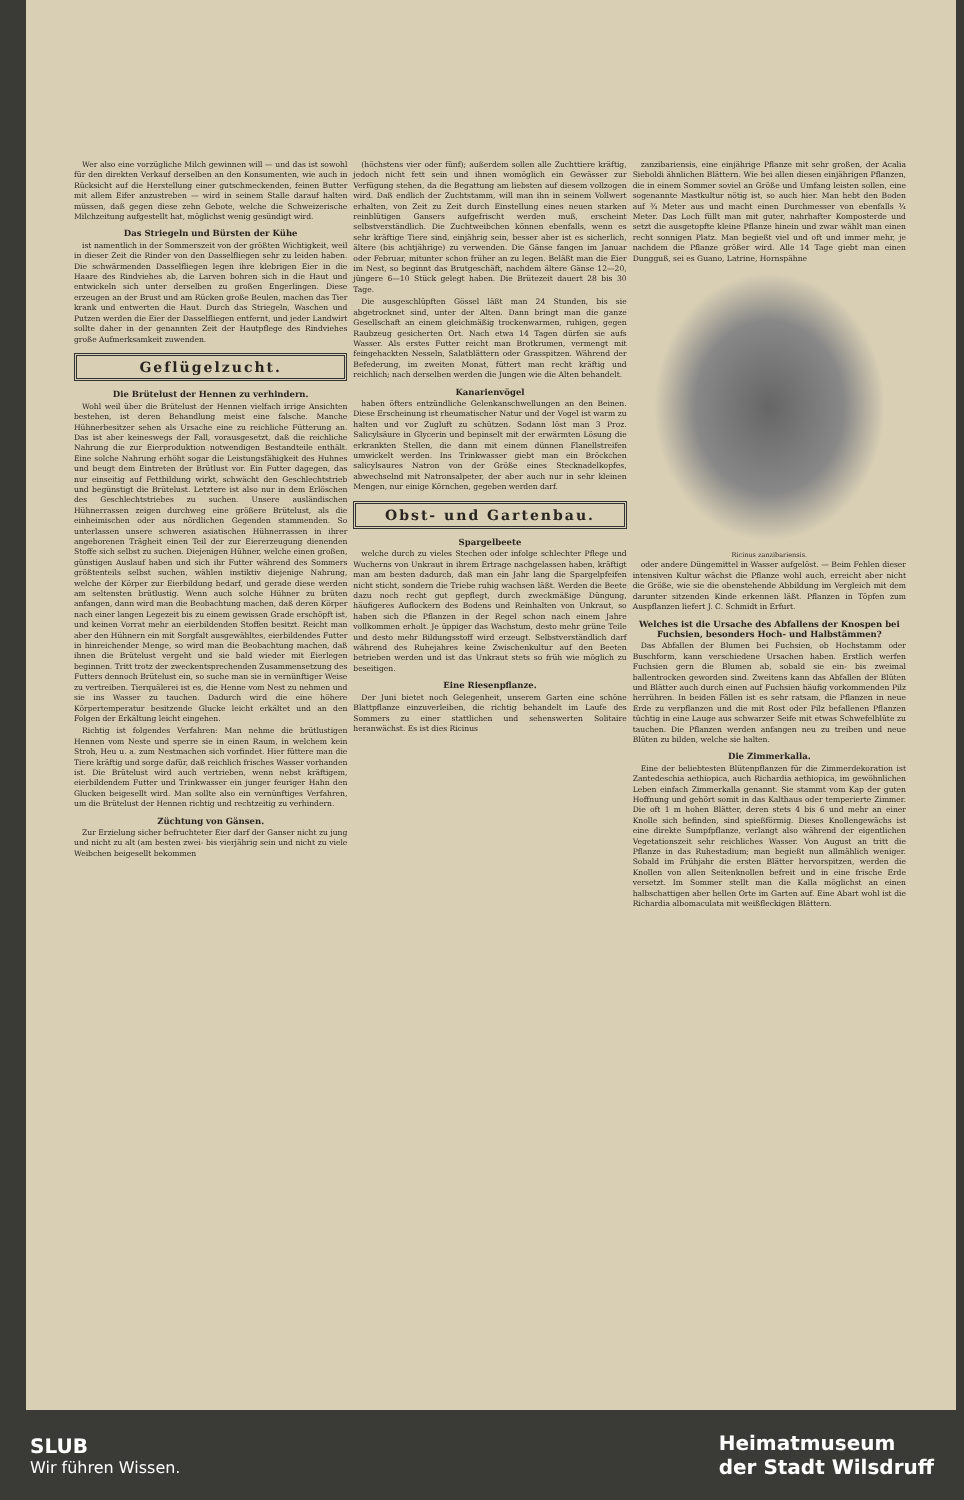Wer also eine vorzügliche Milch gewinnen will — und das ist sowohl für den direkten Verkauf derselben an den Konsumenten, wie auch in Rücksicht auf die Herstellung einer gutschmeckenden, feinen Butter mit allem Eifer anzustreben — wird in seinem Stalle darauf halten müssen, daß gegen diese zehn Gebote, welche die Schweizerische Milchzeitung aufgestellt hat, möglichst wenig gesündigt wird.
Das Striegeln und Bürsten der Kühe
ist namentlich in der Sommerszeit von der größten Wichtigkeit, weil in dieser Zeit die Rinder von den Dasselfliegen sehr zu leiden haben. Die schwärmenden Dasselfliegen legen ihre klebrigen Eier in die Haare des Rindviehes ab, die Larven bohren sich in die Haut und entwickeln sich unter derselben zu großen Engerlingen. Diese erzeugen an der Brust und am Rücken große Beulen, machen das Tier krank und entwerten die Haut. Durch das Striegeln, Waschen und Putzen werden die Eier der Dasselfliegen entfernt, und jeder Landwirt sollte daher in der genannten Zeit der Hautpflege des Rindviehes große Aufmerksamkeit zuwenden.
Geflügelzucht.
Die Brütelust der Hennen zu verhindern.
Wohl weil über die Brütelust der Hennen vielfach irrige Ansichten bestehen, ist deren Behandlung meist eine falsche. Manche Hühnerbesitzer sehen als Ursache eine zu reichliche Fütterung an. Das ist aber keineswegs der Fall, vorausgesetzt, daß die reichliche Nahrung die zur Eierproduktion notwendigen Bestandteile enthält. Eine solche Nahrung erhöht sogar die Leistungsfähigkeit des Huhnes und beugt dem Eintreten der Brütlust vor. Ein Futter dagegen, das nur einseitig auf Fettbildung wirkt, schwächt den Geschlechtstrieb und begünstigt die Brütelust. Letztere ist also nur in dem Erlöschen des Geschlechtstriebes zu suchen. Unsere ausländischen Hühnerrassen zeigen durchweg eine größere Brütelust, als die einheimischen oder aus nördlichen Gegenden stammenden. So unterlassen unsere schweren asiatischen Hühnerrassen in ihrer angeborenen Trägheit einen Teil der zur Eiererzeugung dienenden Stoffe sich selbst zu suchen. Diejenigen Hühner, welche einen großen, günstigen Auslauf haben und sich ihr Futter während des Sommers größtenteils selbst suchen, wählen instiktiv diejenige Nahrung, welche der Körper zur Eierbildung bedarf, und gerade diese werden am seltensten brütlustig. Wenn auch solche Hühner zu brüten anfangen, dann wird man die Beobachtung machen, daß deren Körper nach einer langen Legezeit bis zu einem gewissen Grade erschöpft ist, und keinen Vorrat mehr an eierbildenden Stoffen besitzt. Reicht man aber den Hühnern ein mit Sorgfalt ausgewähltes, eierbildendes Futter in hinreichender Menge, so wird man die Beobachtung machen, daß ihnen die Brütelust vergeht und sie bald wieder mit Eierlegen beginnen. Tritt trotz der zweckentsprechenden Zusammensetzung des Futters dennoch Brütelust ein, so suche man sie in vernünftiger Weise zu vertreiben. Tierquälerei ist es, die Henne vom Nest zu nehmen und sie ins Wasser zu tauchen. Dadurch wird die eine höhere Körpertemperatur besitzende Glucke leicht erkältet und an den Folgen der Erkältung leicht eingehen.
Richtig ist folgendes Verfahren: Man nehme die brütlustigen Hennen vom Neste und sperre sie in einen Raum, in welchem kein Stroh, Heu u. a. zum Nestmachen sich vorfindet. Hier füttere man die Tiere kräftig und sorge dafür, daß reichlich frisches Wasser vorhanden ist. Die Brütelust wird auch vertrieben, wenn nebst kräftigem, eierbildendem Futter und Trinkwasser ein junger feuriger Hahn den Glucken beigesellt wird. Man sollte also ein vernünftiges Verfahren, um die Brütelust der Hennen richtig und rechtzeitig zu verhindern.
Züchtung von Gänsen.
Zur Erzielung sicher befruchteter Eier darf der Ganser nicht zu jung und nicht zu alt (am besten zwei- bis vierjährig sein und nicht zu viele Weibchen beigesellt bekommen
(höchstens vier oder fünf); außerdem sollen alle Zuchttiere kräftig, jedoch nicht fett sein und ihnen womöglich ein Gewässer zur Verfügung stehen, da die Begattung am liebsten auf diesem vollzogen wird. Daß endlich der Zuchtstamm, will man ihn in seinem Vollwert erhalten, von Zeit zu Zeit durch Einstellung eines neuen starken reinblütigen Gansers aufgefrischt werden muß, erscheint selbstverständlich. Die Zuchtweibchen können ebenfalls, wenn es sehr kräftige Tiere sind, einjährig sein, besser aber ist es sicherlich, ältere (bis achtjährige) zu verwenden. Die Gänse fangen im Januar oder Februar, mitunter schon früher an zu legen. Beläßt man die Eier im Nest, so beginnt das Brutgeschäft, nachdem ältere Gänse 12—20, jüngere 6—10 Stück gelegt haben. Die Brütezeit dauert 28 bis 30 Tage.
Die ausgeschlüpften Gössel läßt man 24 Stunden, bis sie abgetrocknet sind, unter der Alten. Dann bringt man die ganze Gesellschaft an einem gleichmäßig trockenwarmen, ruhigen, gegen Raubzeug gesicherten Ort. Nach etwa 14 Tagen dürfen sie aufs Wasser. Als erstes Futter reicht man Brotkrumen, vermengt mit feingehackten Nesseln, Salatblättern oder Grasspitzen. Während der Befederung, im zweiten Monat, füttert man recht kräftig und reichlich; nach derselben werden die Jungen wie die Alten behandelt.
Kanarienvögel
haben öfters entzündliche Gelenkanschwellungen an den Beinen. Diese Erscheinung ist rheumatischer Natur und der Vogel ist warm zu halten und vor Zugluft zu schützen. Sodann löst man 3 Proz. Salicylsäure in Glycerin und bepinselt mit der erwärmten Lösung die erkrankten Stellen, die dann mit einem dünnen Flanellstreifen umwickelt werden. Ins Trinkwasser giebt man ein Bröckchen salicylsaures Natron von der Größe eines Stecknadelkopfes, abwechselnd mit Natronsalpeter, der aber auch nur in sehr kleinen Mengen, nur einige Körnchen, gegeben werden darf.
Obst- und Gartenbau.
Spargelbeete
welche durch zu vieles Stechen oder infolge schlechter Pflege und Wucherns von Unkraut in ihrem Ertrage nachgelassen haben, kräftigt man am besten dadurch, daß man ein Jahr lang die Spargelpfeifen nicht sticht, sondern die Triebe ruhig wachsen läßt. Werden die Beete dazu noch recht gut gepflegt, durch zweckmäßige Düngung, häufigeres Auflockern des Bodens und Reinhalten von Unkraut, so haben sich die Pflanzen in der Regel schon nach einem Jahre vollkommen erholt. Je üppiger das Wachstum, desto mehr grüne Teile und desto mehr Bildungsstoff wird erzeugt. Selbstverständlich darf während des Ruhejahres keine Zwischenkultur auf den Beeten betrieben werden und ist das Unkraut stets so früh wie möglich zu beseitigen.
Eine Riesenpflanze.
Der Juni bietet noch Gelegenheit, unserem Garten eine schöne Blattpflanze einzuverleiben, die richtig behandelt im Laufe des Sommers zu einer stattlichen und sehenswerten Solitaire heranwächst. Es ist dies Ricinus
zanzibariensis, eine einjährige Pflanze mit sehr großen, der Acalia Sieboldi ähnlichen Blättern. Wie bei allen diesen einjährigen Pflanzen, die in einem Sommer soviel an Größe und Umfang leisten sollen, eine sogenannte Mastkultur nötig ist, so auch hier. Man hebt den Boden auf ¾ Meter aus und macht einen Durchmesser von ebenfalls ¾ Meter. Das Loch füllt man mit guter, nahrhafter Komposterde und setzt die ausgetopfte kleine Pflanze hinein und zwar wählt man einen recht sonnigen Platz. Man begießt viel und oft und immer mehr, je nachdem die Pflanze größer wird. Alle 14 Tage giebt man einen Dungguß, sei es Guano, Latrine, Hornspähne
Ricinus zanzibariensis.
oder andere Düngemittel in Wasser aufgelöst. — Beim Fehlen dieser intensiven Kultur wächst die Pflanze wohl auch, erreicht aber nicht die Größe, wie sie die obenstehende Abbildung im Vergleich mit dem darunter sitzenden Kinde erkennen läßt. Pflanzen in Töpfen zum Auspflanzen liefert J. C. Schmidt in Erfurt.
Welches ist die Ursache des Abfallens der Knospen bei Fuchsien, besonders Hoch- und Halbstämmen?
Das Abfallen der Blumen bei Fuchsien, ob Hochstamm oder Buschform, kann verschiedene Ursachen haben. Erstlich werfen Fuchsien gern die Blumen ab, sobald sie ein- bis zweimal ballentrocken geworden sind. Zweitens kann das Abfallen der Blüten und Blätter auch durch einen auf Fuchsien häufig vorkommenden Pilz herrühren. In beiden Fällen ist es sehr ratsam, die Pflanzen in neue Erde zu verpflanzen und die mit Rost oder Pilz befallenen Pflanzen tüchtig in eine Lauge aus schwarzer Seife mit etwas Schwefelblüte zu tauchen. Die Pflanzen werden anfangen neu zu treiben und neue Blüten zu bilden, welche sie halten.
Die Zimmerkalla.
Eine der beliebtesten Blütenpflanzen für die Zimmerdekoration ist Zantedeschia aethiopica, auch Richardia aethiopica, im gewöhnlichen Leben einfach Zimmerkalla genannt. Sie stammt vom Kap der guten Hoffnung und gehört somit in das Kalthaus oder temperierte Zimmer. Die oft 1 m hohen Blätter, deren stets 4 bis 6 und mehr an einer Knolle sich befinden, sind spießförmig. Dieses Knollengewächs ist eine direkte Sumpfpflanze, verlangt also während der eigentlichen Vegetationszeit sehr reichliches Wasser. Von August an tritt die Pflanze in das Ruhestadium; man begießt nun allmählich weniger. Sobald im Frühjahr die ersten Blätter hervorspitzen, werden die Knollen von allen Seitenknollen befreit und in eine frische Erde versetzt. Im Sommer stellt man die Kalla möglichst an einen halbschattigen aber hellen Orte im Garten auf. Eine Abart wohl ist die Richardia albomaculata mit weißfleckigen Blättern.
SLUB
Wir führen Wissen.
Heimatmuseum
der Stadt Wilsdruff